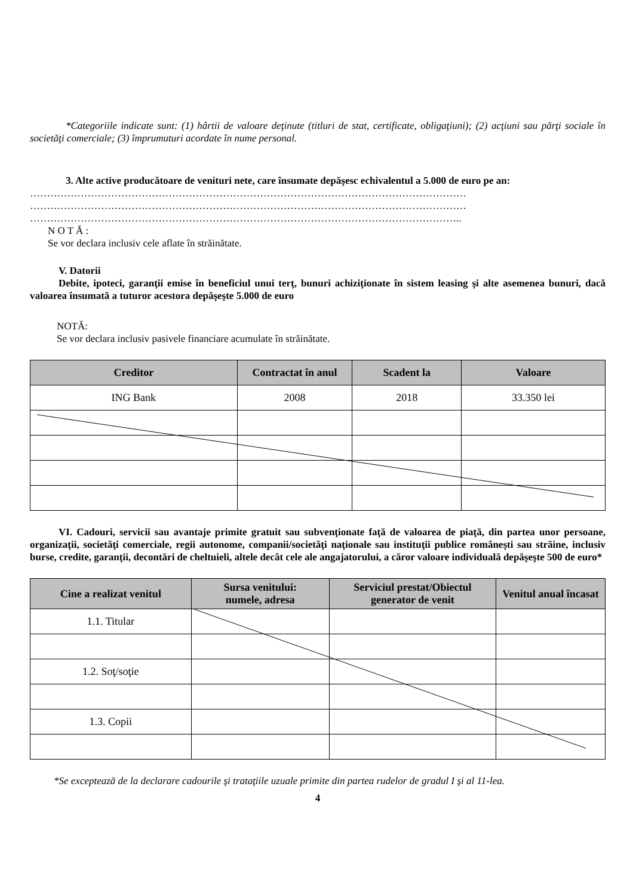*Categoriile indicate sunt: (1) hârtii de valoare deţinute (titluri de stat, certificate, obligaţiuni); (2) acţiuni sau părţi sociale în societăţi comerciale; (3) împrumuturi acordate în nume personal.
3. Alte active producătoare de venituri nete, care însumate depăşesc echivalentul a 5.000 de euro pe an:
…………………………………………………………………………………………………………………
…………………………………………………………………………………………………………………
………………………………………………………………………………………………………………..
N O T Ă :
Se vor declara inclusiv cele aflate în străinătate.
V. Datorii
Debite, ipoteci, garanţii emise în beneficiul unui terţ, bunuri achiziţionate în sistem leasing şi alte asemenea bunuri, dacă valoarea însumată a tuturor acestora depăşeşte 5.000 de euro
NOTĂ:
Se vor declara inclusiv pasivele financiare acumulate în străinătate.
| Creditor | Contractat în anul | Scadent la | Valoare |
| --- | --- | --- | --- |
| ING Bank | 2008 | 2018 | 33.350 lei |
VI. Cadouri, servicii sau avantaje primite gratuit sau subvenţionate faţă de valoarea de piaţă, din partea unor persoane, organizaţii, societăţi comerciale, regii autonome, companii/societăţi naţionale sau instituţii publice româneşti sau străine, inclusiv burse, credite, garanţii, decontări de cheltuieli, altele decât cele ale angajatorului, a căror valoare individuală depăşeşte 500 de euro*
| Cine a realizat venitul | Sursa venitului: numele, adresa | Serviciul prestat/Obiectul generator de venit | Venitul anual încasat |
| --- | --- | --- | --- |
| 1.1. Titular | | | |
| 1.2. Soţ/soţie | | | |
| 1.3. Copii | | | |
*Se exceptează de la declarare cadourile şi trataţiile uzuale primite din partea rudelor de gradul I şi al 11-lea.
4